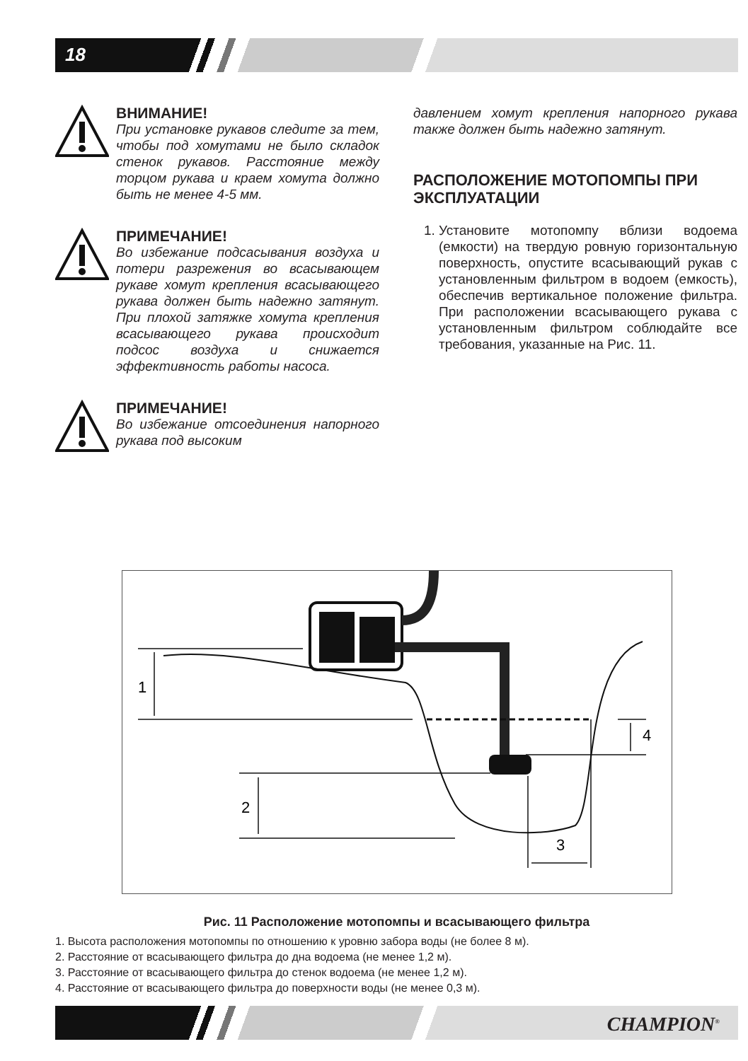18
ВНИМАНИЕ!
При установке рукавов следите за тем, чтобы под хомутами не было складок стенок рукавов. Расстояние между торцом рукава и краем хомута должно быть не менее 4-5 мм.
ПРИМЕЧАНИЕ!
Во избежание подсасывания воздуха и потери разрежения во всасывающем рукаве хомут крепления всасывающего рукава должен быть надежно затянут. При плохой затяжке хомута крепления всасывающего рукава происходит подсос воздуха и снижается эффективность работы насоса.
ПРИМЕЧАНИЕ!
Во избежание отсоединения напорного рукава под высоким
давлением хомут крепления напорного рукава также должен быть надежно затянут.
РАСПОЛОЖЕНИЕ МОТОПОМПЫ ПРИ ЭКСПЛУАТАЦИИ
1. Установите мотопомпу вблизи водоема (емкости) на твердую ровную горизонтальную поверхность, опустите всасывающий рукав с установленным фильтром в водоем (емкость), обеспечив вертикальное положение фильтра. При расположении всасывающего рукава с установленным фильтром соблюдайте все требования, указанные на Рис. 11.
1
2
3
4
Рис. 11 Расположение мотопомпы и всасывающего фильтра
1. Высота расположения мотопомпы по отношению к уровню забора воды (не более 8 м).
2. Расстояние от всасывающего фильтра до дна водоема (не менее 1,2 м).
3. Расстояние от всасывающего фильтра до стенок водоема (не менее 1,2 м).
4. Расстояние от всасывающего фильтра до поверхности воды (не менее 0,3 м).
CHAMPION<sup>®</sup>